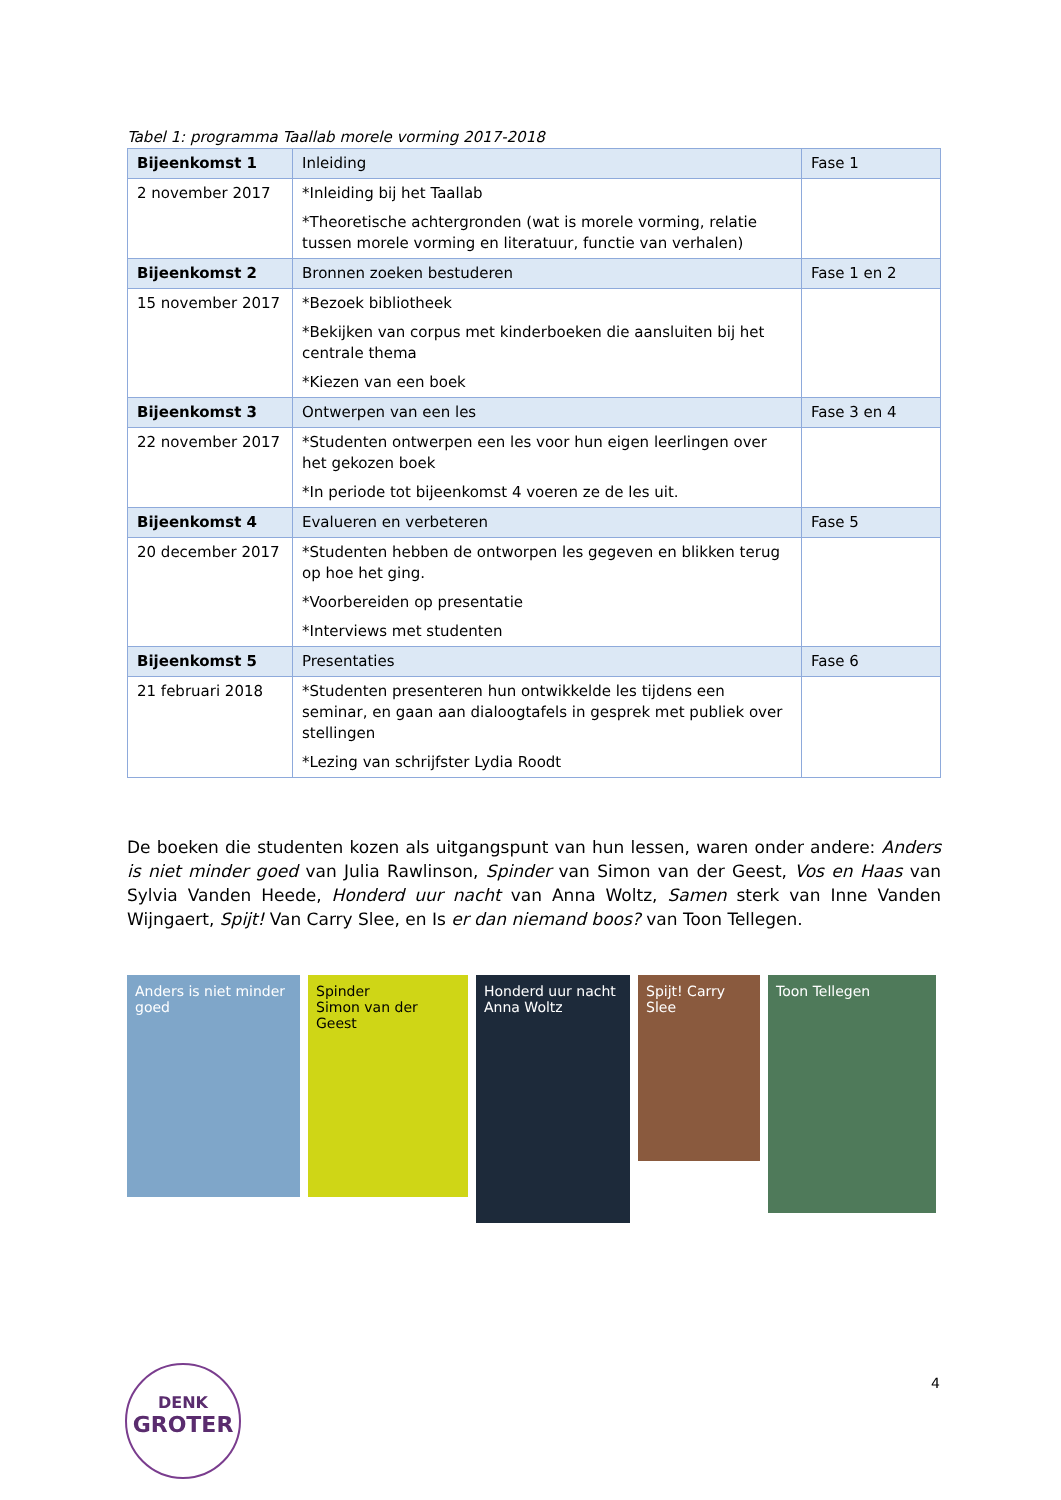Tabel 1: programma Taallab morele vorming 2017-2018
| Bijeenkomst 1 | Inleiding | Fase 1 |
| 2 november 2017 | *Inleiding bij het Taallab *Theoretische achtergronden (wat is morele vorming, relatie tussen morele vorming en literatuur, functie van verhalen) | |
| Bijeenkomst 2 | Bronnen zoeken bestuderen | Fase 1 en 2 |
| 15 november 2017 | *Bezoek bibliotheek *Bekijken van corpus met kinderboeken die aansluiten bij het centrale thema *Kiezen van een boek | |
| Bijeenkomst 3 | Ontwerpen van een les | Fase 3 en 4 |
| 22 november 2017 | *Studenten ontwerpen een les voor hun eigen leerlingen over het gekozen boek *In periode tot bijeenkomst 4 voeren ze de les uit. | |
| Bijeenkomst 4 | Evalueren en verbeteren | Fase 5 |
| 20 december 2017 | *Studenten hebben de ontworpen les gegeven en blikken terug op hoe het ging. *Voorbereiden op presentatie *Interviews met studenten | |
| Bijeenkomst 5 | Presentaties | Fase 6 |
| 21 februari 2018 | *Studenten presenteren hun ontwikkelde les tijdens een seminar, en gaan aan dialoogtafels in gesprek met publiek over stellingen *Lezing van schrijfster Lydia Roodt | |
De boeken die studenten kozen als uitgangspunt van hun lessen, waren onder andere: Anders is niet minder goed van Julia Rawlinson, Spinder van Simon van der Geest, Vos en Haas van Sylvia Vanden Heede, Honderd uur nacht van Anna Woltz, Samen sterk van Inne Vanden Wijngaert, Spijt! Van Carry Slee, en Is er dan niemand boos? van Toon Tellegen.
Anders is niet minder goed
Spinder
Simon van der Geest
Honderd uur nacht
Anna Woltz
Spijt! Carry Slee
Toon Tellegen
DENK
GROTER
4